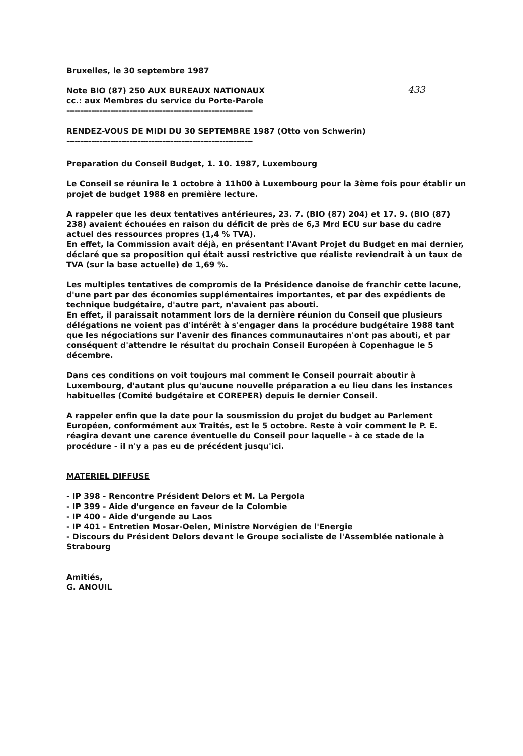433
Bruxelles, le 30 septembre 1987
Note BIO (87) 250 AUX BUREAUX NATIONAUX
cc.: aux Membres du service du Porte-Parole
--------------------------------------------------------------------
RENDEZ-VOUS DE MIDI DU 30 SEPTEMBRE 1987 (Otto von Schwerin)
--------------------------------------------------------------------
Preparation du Conseil Budget, 1. 10. 1987, Luxembourg
Le Conseil se réunira le 1 octobre à 11h00 à Luxembourg pour la 3ème fois pour établir un projet de budget 1988 en première lecture.
A rappeler que les deux tentatives antérieures, 23. 7. (BIO (87) 204) et 17. 9. (BIO (87) 238) avaient échouées en raison du déficit de près de 6,3 Mrd ECU sur base du cadre actuel des ressources propres (1,4 % TVA).
En effet, la Commission avait déjà, en présentant l'Avant Projet du Budget en mai dernier, déclaré que sa proposition qui était aussi restrictive que réaliste reviendrait à un taux de TVA (sur la base actuelle) de 1,69 %.
Les multiples tentatives de compromis de la Présidence danoise de franchir cette lacune, d'une part par des économies supplémentaires importantes, et par des expédients de technique budgétaire, d'autre part, n'avaient pas abouti.
En effet, il paraissait notamment lors de la dernière réunion du Conseil que plusieurs délégations ne voient pas d'intérêt à s'engager dans la procédure budgétaire 1988 tant que les négociations sur l'avenir des finances communautaires n'ont pas abouti, et par conséquent d'attendre le résultat du prochain Conseil Européen à Copenhague le 5 décembre.
Dans ces conditions on voit toujours mal comment le Conseil pourrait aboutir à Luxembourg, d'autant plus qu'aucune nouvelle préparation a eu lieu dans les instances habituelles (Comité budgétaire et COREPER) depuis le dernier Conseil.
A rappeler enfin que la date pour la sousmission du projet du budget au Parlement Européen, conformément aux Traités, est le 5 octobre. Reste à voir comment le P. E. réagira devant une carence éventuelle du Conseil pour laquelle - à ce stade de la procédure - il n'y a pas eu de précédent jusqu'ici.
MATERIEL DIFFUSE
- IP 398 - Rencontre Président Delors et M. La Pergola
- IP 399 - Aide d'urgence en faveur de la Colombie
- IP 400 - Aide d'urgende au Laos
- IP 401 - Entretien Mosar-Oelen, Ministre Norvégien de l'Energie
- Discours du Président Delors devant le Groupe socialiste de l'Assemblée nationale à Strabourg
Amitiés,
G. ANOUIL